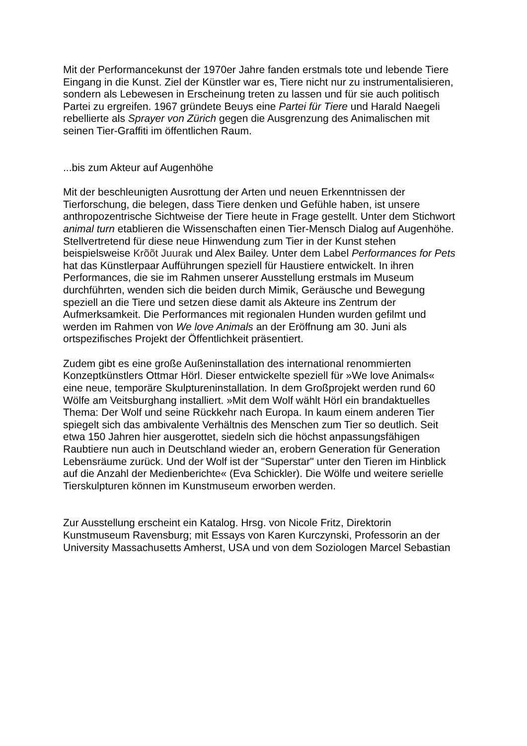Mit der Performancekunst der 1970er Jahre fanden erstmals tote und lebende Tiere
Eingang in die Kunst. Ziel der Künstler war es, Tiere nicht nur zu instrumentalisieren,
sondern als Lebewesen in Erscheinung treten zu lassen und für sie auch politisch
Partei zu ergreifen. 1967 gründete Beuys eine Partei für Tiere und Harald Naegeli
rebellierte als Sprayer von Zürich gegen die Ausgrenzung des Animalischen mit
seinen Tier-Graffiti im öffentlichen Raum.
...bis zum Akteur auf Augenhöhe
Mit der beschleunigten Ausrottung der Arten und neuen Erkenntnissen der
Tierforschung, die belegen, dass Tiere denken und Gefühle haben, ist unsere
anthropozentrische Sichtweise der Tiere heute in Frage gestellt. Unter dem Stichwort
animal turn etablieren die Wissenschaften einen Tier-Mensch Dialog auf Augenhöhe.
Stellvertretend für diese neue Hinwendung zum Tier in der Kunst stehen
beispielsweise Krõõt Juurak und Alex Bailey. Unter dem Label Performances for Pets
hat das Künstlerpaar Aufführungen speziell für Haustiere entwickelt. In ihren
Performances, die sie im Rahmen unserer Ausstellung erstmals im Museum
durchführten, wenden sich die beiden durch Mimik, Geräusche und Bewegung
speziell an die Tiere und setzen diese damit als Akteure ins Zentrum der
Aufmerksamkeit. Die Performances mit regionalen Hunden wurden gefilmt und
werden im Rahmen von We love Animals an der Eröffnung am 30. Juni als
ortspezifisches Projekt der Öffentlichkeit präsentiert.
Zudem gibt es eine große Außeninstallation des international renommierten
Konzeptkünstlers Ottmar Hörl. Dieser entwickelte speziell für »We love Animals«
eine neue, temporäre Skulptureninstallation. In dem Großprojekt werden rund 60
Wölfe am Veitsburghang installiert. »Mit dem Wolf wählt Hörl ein brandaktuelles
Thema: Der Wolf und seine Rückkehr nach Europa. In kaum einem anderen Tier
spiegelt sich das ambivalente Verhältnis des Menschen zum Tier so deutlich. Seit
etwa 150 Jahren hier ausgerottet, siedeln sich die höchst anpassungsfähigen
Raubtiere nun auch in Deutschland wieder an, erobern Generation für Generation
Lebensräume zurück. Und der Wolf ist der "Superstar" unter den Tieren im Hinblick
auf die Anzahl der Medienberichte« (Eva Schickler). Die Wölfe und weitere serielle
Tierskulpturen können im Kunstmuseum erworben werden.
Zur Ausstellung erscheint ein Katalog. Hrsg. von Nicole Fritz, Direktorin
Kunstmuseum Ravensburg; mit Essays von Karen Kurczynski, Professorin an der
University Massachusetts Amherst, USA und von dem Soziologen Marcel Sebastian